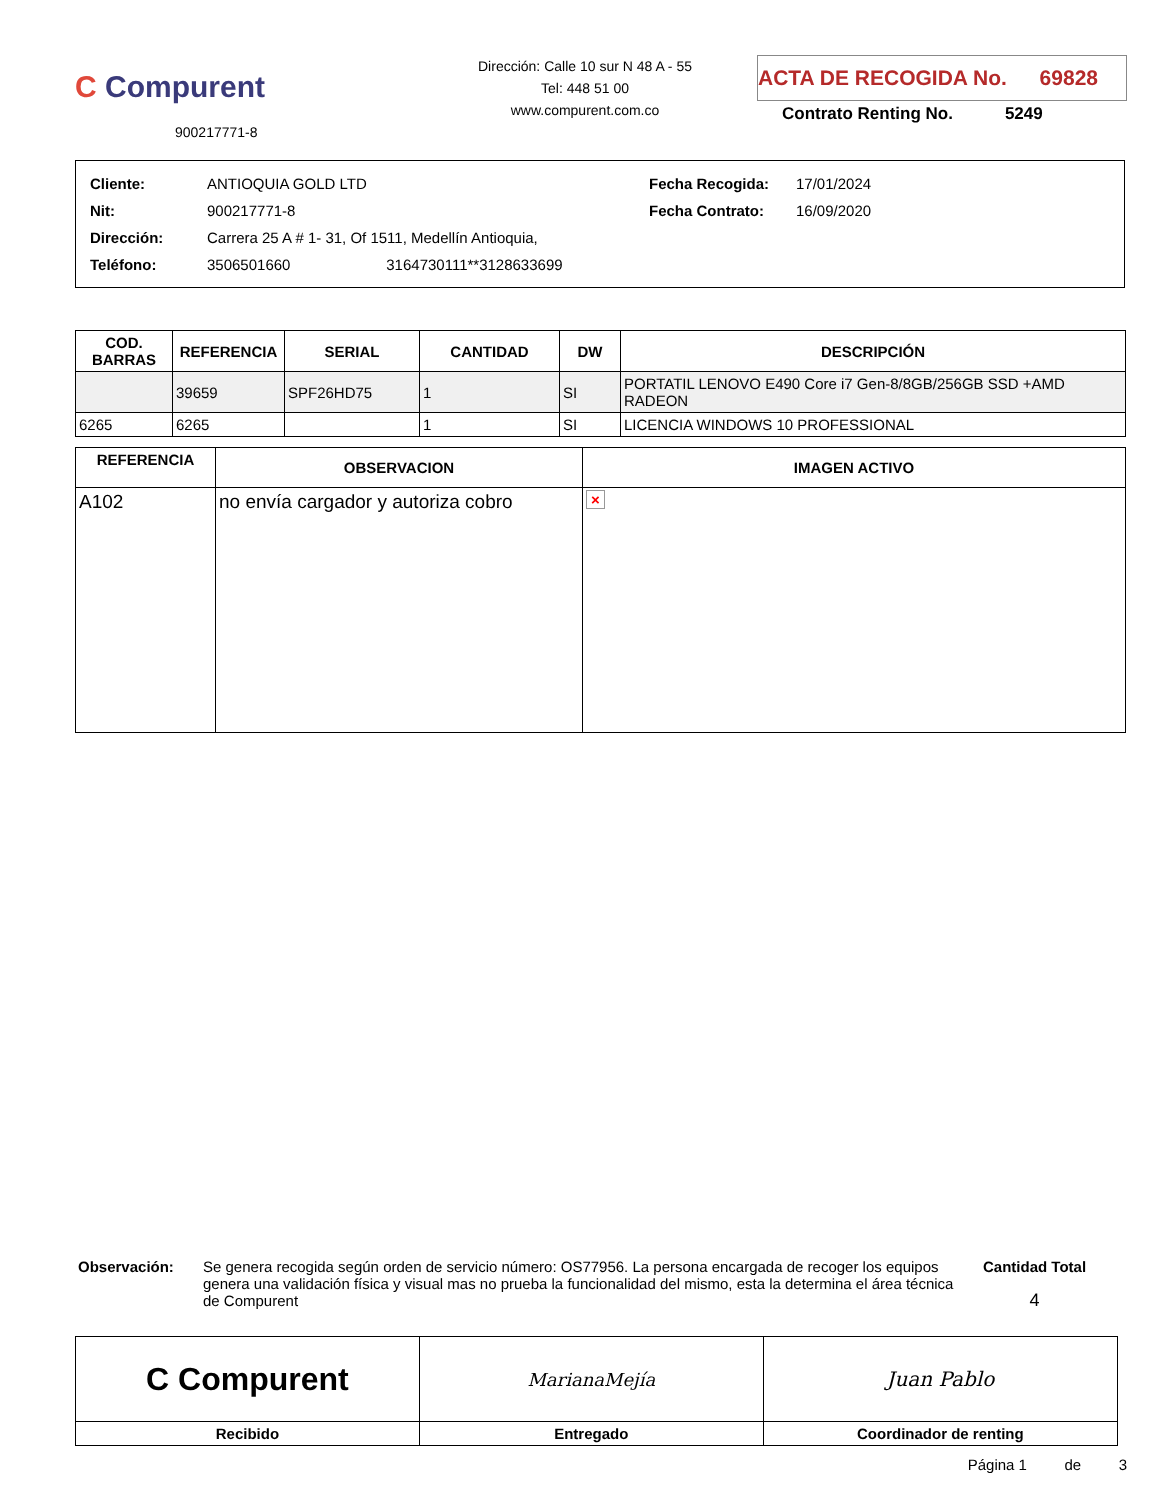C Compurent
900217771-8
Dirección: Calle 10 sur N 48 A - 55
Tel: 448 51 00
www.compurent.com.co
ACTA DE RECOGIDA No. 69828
Contrato Renting No. 5249
| Cliente: | ANTIOQUIA GOLD LTD | Fecha Recogida: | 17/01/2024 |
| Nit: | 900217771-8 | Fecha Contrato: | 16/09/2020 |
| Dirección: | Carrera 25 A # 1- 31, Of 1511, Medellín Antioquia, | | |
| Teléfono: | 3506501660 3164730111**3128633699 | | |
| COD. BARRAS | REFERENCIA | SERIAL | CANTIDAD | DW | DESCRIPCIÓN |
| --- | --- | --- | --- | --- | --- |
| | 39659 | SPF26HD75 | 1 | SI | PORTATIL LENOVO E490 Core i7 Gen-8/8GB/256GB SSD +AMD RADEON |
| 6265 | 6265 | | 1 | SI | LICENCIA WINDOWS 10 PROFESSIONAL |
| REFERENCIA | OBSERVACION | IMAGEN ACTIVO |
| --- | --- | --- |
| A102 | no envía cargador y autoriza cobro | × |
Observación: Se genera recogida según orden de servicio número: OS77956. La persona encargada de recoger los equipos genera una validación física y visual mas no prueba la funcionalidad del mismo, esta la determina el área técnica de Compurent
Cantidad Total
4
| C Compurent | MarianaMejía | Juan Pablo |
| Recibido | Entregado | Coordinador de renting |
Página 1 de 3